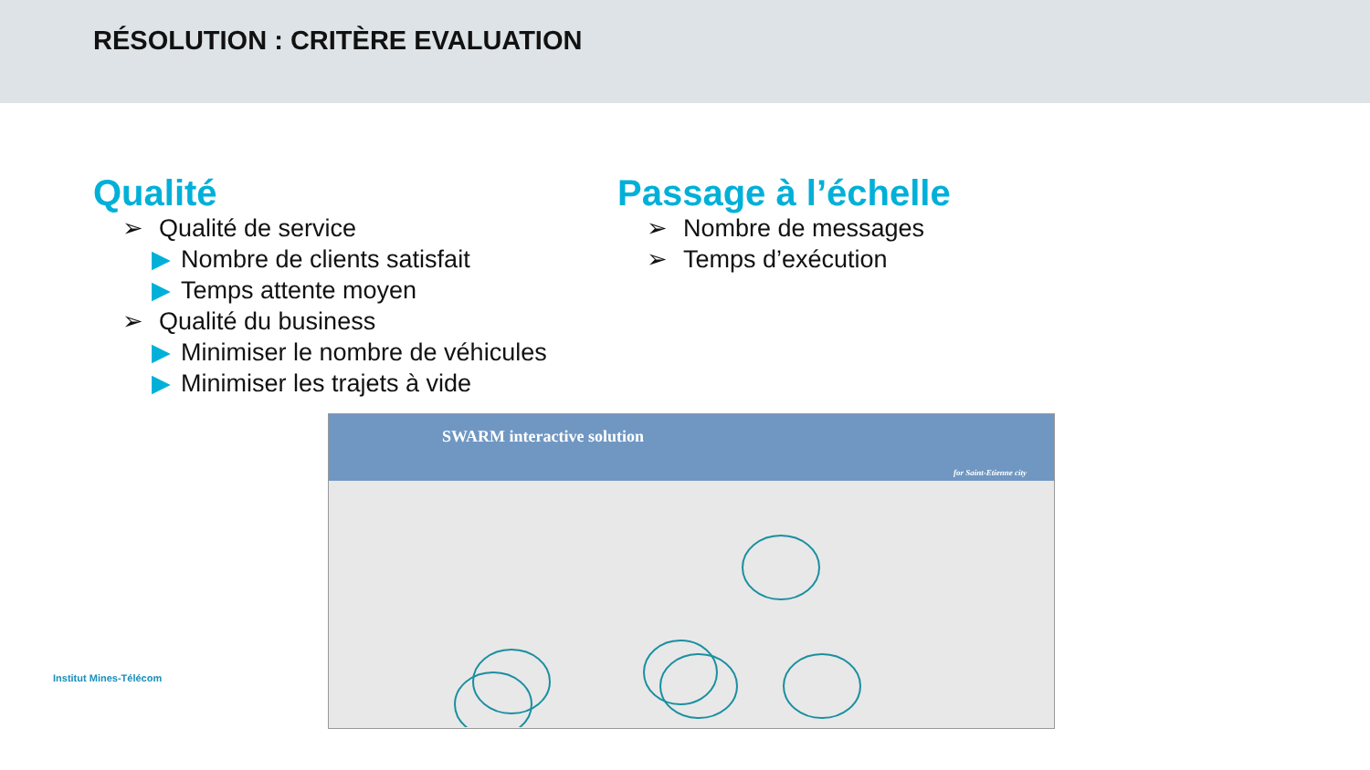RÉSOLUTION : CRITÈRE EVALUATION
Qualité
➢ Qualité de service
▶ Nombre de clients satisfait
▶ Temps attente moyen
➢ Qualité du business
▶ Minimiser le nombre de véhicules
▶ Minimiser les trajets à vide
Passage à l’échelle
➢ Nombre de messages
➢ Temps d’exécution
SWARM interactive solution
for Saint-Etienne city
Institut Mines-Télécom